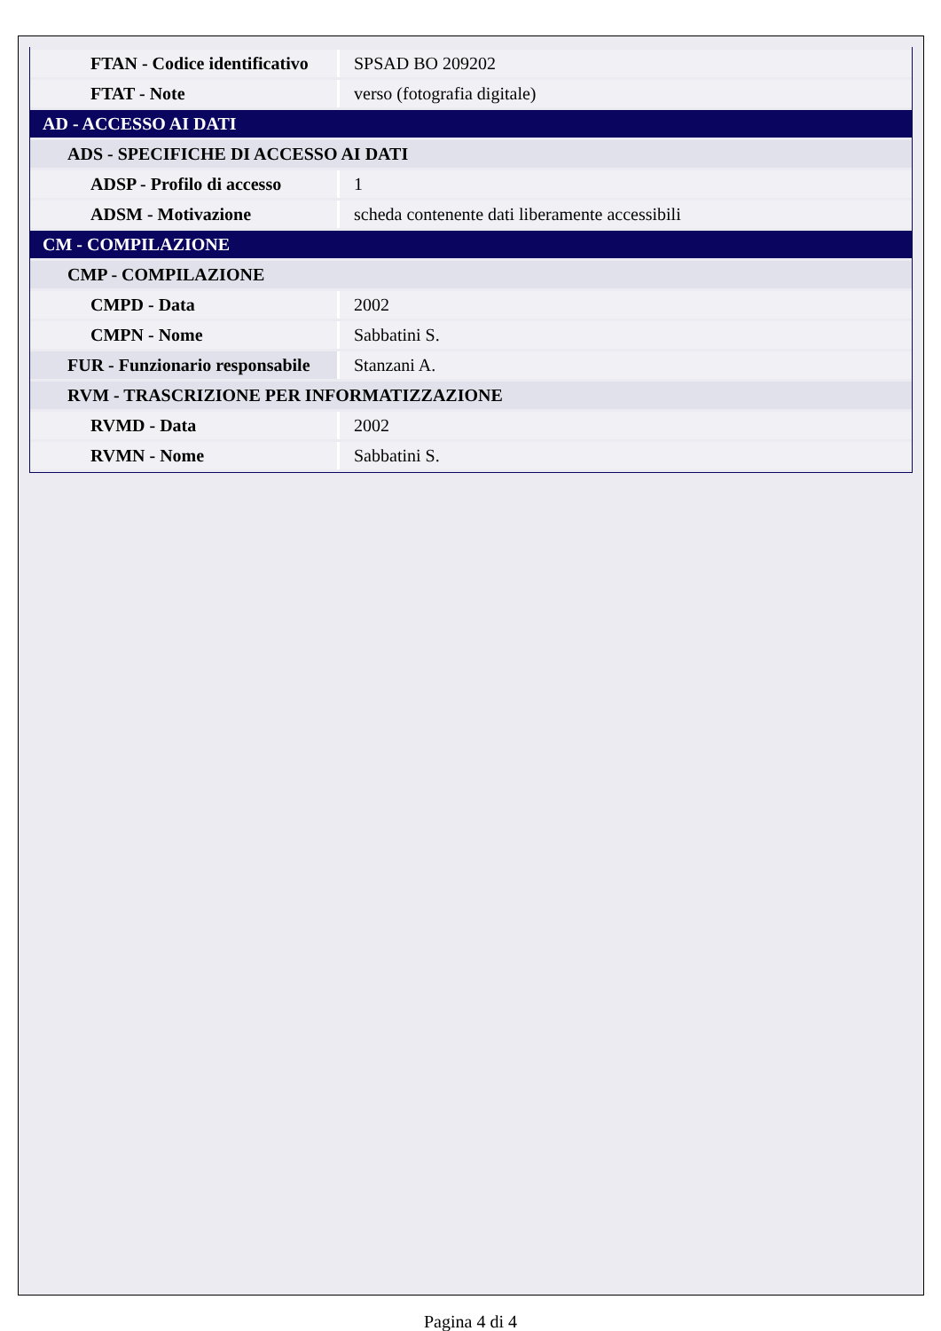| FTAN - Codice identificativo | SPSAD BO 209202 |
| FTAT - Note | verso (fotografia digitale) |
| AD - ACCESSO AI DATI | |
| ADS - SPECIFICHE DI ACCESSO AI DATI | |
| ADSP - Profilo di accesso | 1 |
| ADSM - Motivazione | scheda contenente dati liberamente accessibili |
| CM - COMPILAZIONE | |
| CMP - COMPILAZIONE | |
| CMPD - Data | 2002 |
| CMPN - Nome | Sabbatini S. |
| FUR - Funzionario responsabile | Stanzani A. |
| RVM - TRASCRIZIONE PER INFORMATIZZAZIONE | |
| RVMD - Data | 2002 |
| RVMN - Nome | Sabbatini S. |
Pagina 4 di 4